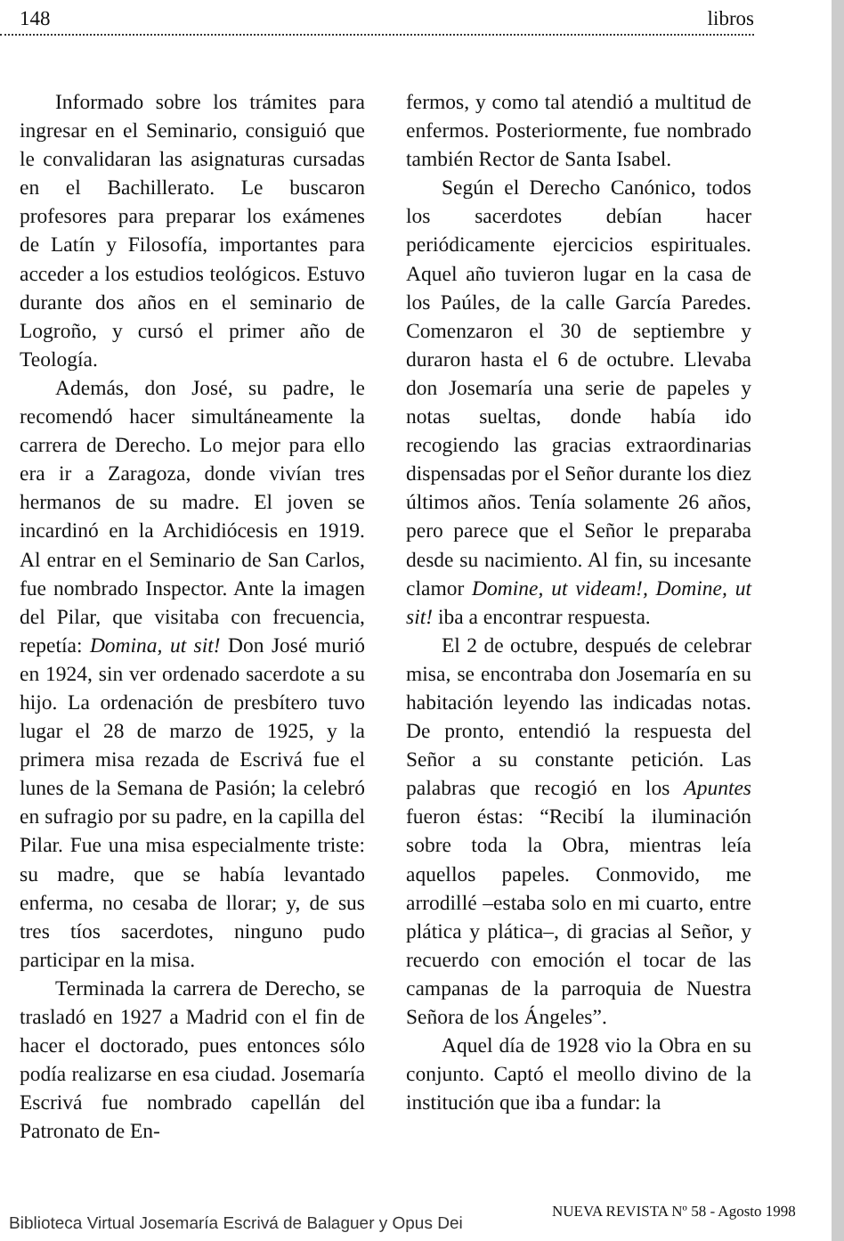148 libros
Informado sobre los trámites para ingresar en el Seminario, consiguió que le convalidaran las asignaturas cursadas en el Bachillerato. Le buscaron profesores para preparar los exámenes de Latín y Filosofía, importantes para acceder a los estudios teológicos. Estuvo durante dos años en el seminario de Logroño, y cursó el primer año de Teología.
Además, don José, su padre, le recomendó hacer simultáneamente la carrera de Derecho. Lo mejor para ello era ir a Zaragoza, donde vivían tres hermanos de su madre. El joven se incardinó en la Archidiócesis en 1919. Al entrar en el Seminario de San Carlos, fue nombrado Inspector. Ante la imagen del Pilar, que visitaba con frecuencia, repetía: Domina, ut sit! Don José murió en 1924, sin ver ordenado sacerdote a su hijo. La ordenación de presbítero tuvo lugar el 28 de marzo de 1925, y la primera misa rezada de Escrivá fue el lunes de la Semana de Pasión; la celebró en sufragio por su padre, en la capilla del Pilar. Fue una misa especialmente triste: su madre, que se había levantado enferma, no cesaba de llorar; y, de sus tres tíos sacerdotes, ninguno pudo participar en la misa.
Terminada la carrera de Derecho, se trasladó en 1927 a Madrid con el fin de hacer el doctorado, pues entonces sólo podía realizarse en esa ciudad. Josemaría Escrivá fue nombrado capellán del Patronato de En-
fermos, y como tal atendió a multitud de enfermos. Posteriormente, fue nombrado también Rector de Santa Isabel.
Según el Derecho Canónico, todos los sacerdotes debían hacer periódicamente ejercicios espirituales. Aquel año tuvieron lugar en la casa de los Paúles, de la calle García Paredes. Comenzaron el 30 de septiembre y duraron hasta el 6 de octubre. Llevaba don Josemaría una serie de papeles y notas sueltas, donde había ido recogiendo las gracias extraordinarias dispensadas por el Señor durante los diez últimos años. Tenía solamente 26 años, pero parece que el Señor le preparaba desde su nacimiento. Al fin, su incesante clamor Domine, ut videam!, Domine, ut sit! iba a encontrar respuesta.
El 2 de octubre, después de celebrar misa, se encontraba don Josemaría en su habitación leyendo las indicadas notas. De pronto, entendió la respuesta del Señor a su constante petición. Las palabras que recogió en los Apuntes fueron éstas: “Recibí la iluminación sobre toda la Obra, mientras leía aquellos papeles. Conmovido, me arrodillé –estaba solo en mi cuarto, entre plática y plática–, di gracias al Señor, y recuerdo con emoción el tocar de las campanas de la parroquia de Nuestra Señora de los Ángeles”.
Aquel día de 1928 vio la Obra en su conjunto. Captó el meollo divino de la institución que iba a fundar: la
NUEVA REVISTA Nº 58 - Agosto 1998
Biblioteca Virtual Josemaría Escrivá de Balaguer y Opus Dei